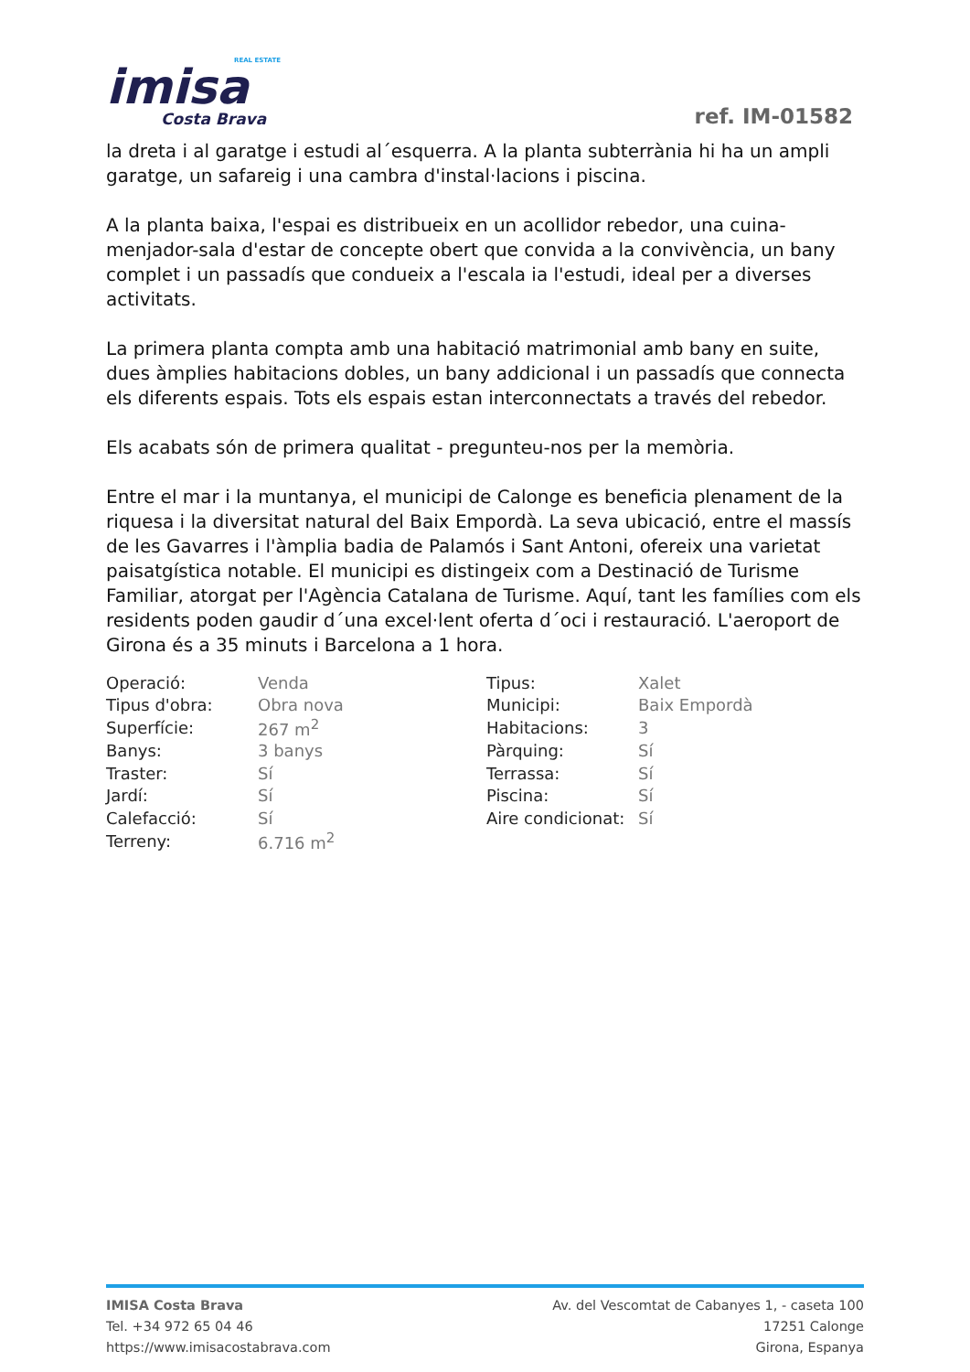REAL ESTATE
imisa
Costa Brava
ref. IM-01582
la dreta i al garatge i estudi al´esquerra. A la planta subterrània hi ha un ampli garatge, un safareig i una cambra d'instal·lacions i piscina.
A la planta baixa, l'espai es distribueix en un acollidor rebedor, una cuina-menjador-sala d'estar de concepte obert que convida a la convivència, un bany complet i un passadís que condueix a l'escala ia l'estudi, ideal per a diverses activitats.
La primera planta compta amb una habitació matrimonial amb bany en suite, dues àmplies habitacions dobles, un bany addicional i un passadís que connecta els diferents espais. Tots els espais estan interconnectats a través del rebedor.
Els acabats són de primera qualitat - pregunteu-nos per la memòria.
Entre el mar i la muntanya, el municipi de Calonge es beneficia plenament de la riquesa i la diversitat natural del Baix Empordà. La seva ubicació, entre el massís de les Gavarres i l'àmplia badia de Palamós i Sant Antoni, ofereix una varietat paisatgística notable. El municipi es distingeix com a Destinació de Turisme Familiar, atorgat per l'Agència Catalana de Turisme. Aquí, tant les famílies com els residents poden gaudir d´una excel·lent oferta d´oci i restauració. L'aeroport de Girona és a 35 minuts i Barcelona a 1 hora.
| Operació: | Venda | Tipus: | Xalet |
| Tipus d'obra: | Obra nova | Municipi: | Baix Empordà |
| Superfície: | 267 m<sup>2</sup> | Habitacions: | 3 |
| Banys: | 3 banys | Pàrquing: | Sí |
| Traster: | Sí | Terrassa: | Sí |
| Jardí: | Sí | Piscina: | Sí |
| Calefacció: | Sí | Aire condicionat: | Sí |
| Terreny: | 6.716 m<sup>2</sup> | | |
IMISA Costa Brava
Tel. +34 972 65 04 46
https://www.imisacostabrava.com
Av. del Vescomtat de Cabanyes 1, - caseta 100
17251 Calonge
Girona, Espanya